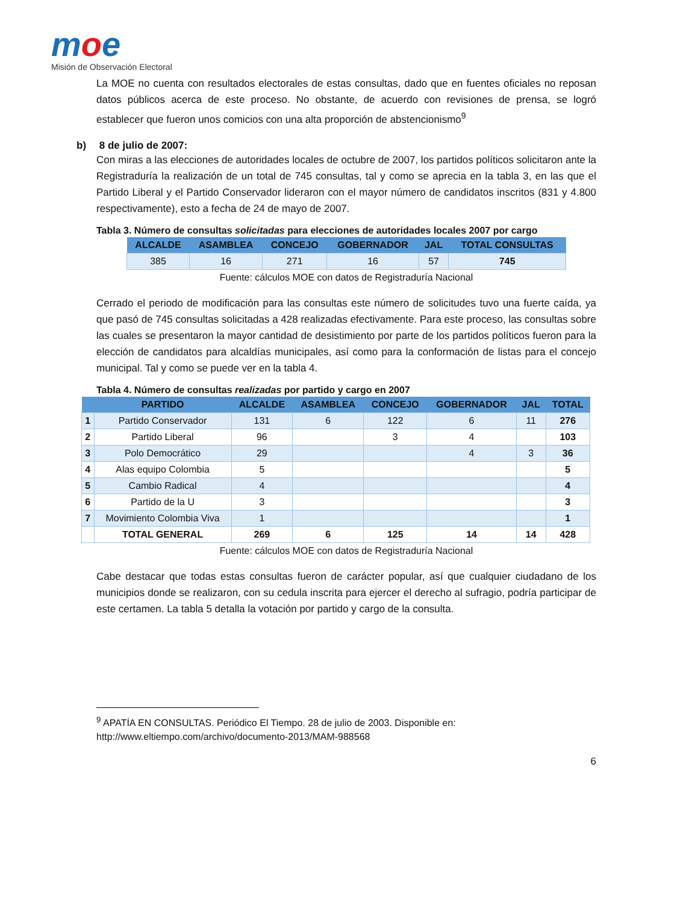moe
Misión de Observación Electoral
La MOE no cuenta con resultados electorales de estas consultas, dado que en fuentes oficiales no reposan datos públicos acerca de este proceso. No obstante, de acuerdo con revisiones de prensa, se logró establecer que fueron unos comicios con una alta proporción de abstencionismo<sup>9</sup>
b) 8 de julio de 2007:
Con miras a las elecciones de autoridades locales de octubre de 2007, los partidos políticos solicitaron ante la Registraduría la realización de un total de 745 consultas, tal y como se aprecia en la tabla 3, en las que el Partido Liberal y el Partido Conservador lideraron con el mayor número de candidatos inscritos (831 y 4.800 respectivamente), esto a fecha de 24 de mayo de 2007.
Tabla 3. Número de consultas solicitadas para elecciones de autoridades locales 2007 por cargo
| ALCALDE | ASAMBLEA | CONCEJO | GOBERNADOR | JAL | TOTAL CONSULTAS |
| --- | --- | --- | --- | --- | --- |
| 385 | 16 | 271 | 16 | 57 | 745 |
Fuente: cálculos MOE con datos de Registraduría Nacional
Cerrado el periodo de modificación para las consultas este número de solicitudes tuvo una fuerte caída, ya que pasó de 745 consultas solicitadas a 428 realizadas efectivamente. Para este proceso, las consultas sobre las cuales se presentaron la mayor cantidad de desistimiento por parte de los partidos políticos fueron para la elección de candidatos para alcaldías municipales, así como para la conformación de listas para el concejo municipal. Tal y como se puede ver en la tabla 4.
Tabla 4. Número de consultas realizadas por partido y cargo en 2007
| | PARTIDO | ALCALDE | ASAMBLEA | CONCEJO | GOBERNADOR | JAL | TOTAL |
| --- | --- | --- | --- | --- | --- | --- | --- |
| 1 | Partido Conservador | 131 | 6 | 122 | 6 | 11 | 276 |
| 2 | Partido Liberal | 96 | | 3 | 4 | | 103 |
| 3 | Polo Democrático | 29 | | | 4 | 3 | 36 |
| 4 | Alas equipo Colombia | 5 | | | | | 5 |
| 5 | Cambio Radical | 4 | | | | | 4 |
| 6 | Partido de la U | 3 | | | | | 3 |
| 7 | Movimiento Colombia Viva | 1 | | | | | 1 |
| | TOTAL GENERAL | 269 | 6 | 125 | 14 | 14 | 428 |
Fuente: cálculos MOE con datos de Registraduría Nacional
Cabe destacar que todas estas consultas fueron de carácter popular, así que cualquier ciudadano de los municipios donde se realizaron, con su cedula inscrita para ejercer el derecho al sufragio, podría participar de este certamen. La tabla 5 detalla la votación por partido y cargo de la consulta.
<sup>9</sup> APATÍA EN CONSULTAS. Periódico El Tiempo. 28 de julio de 2003. Disponible en: http://www.eltiempo.com/archivo/documento-2013/MAM-988568
6